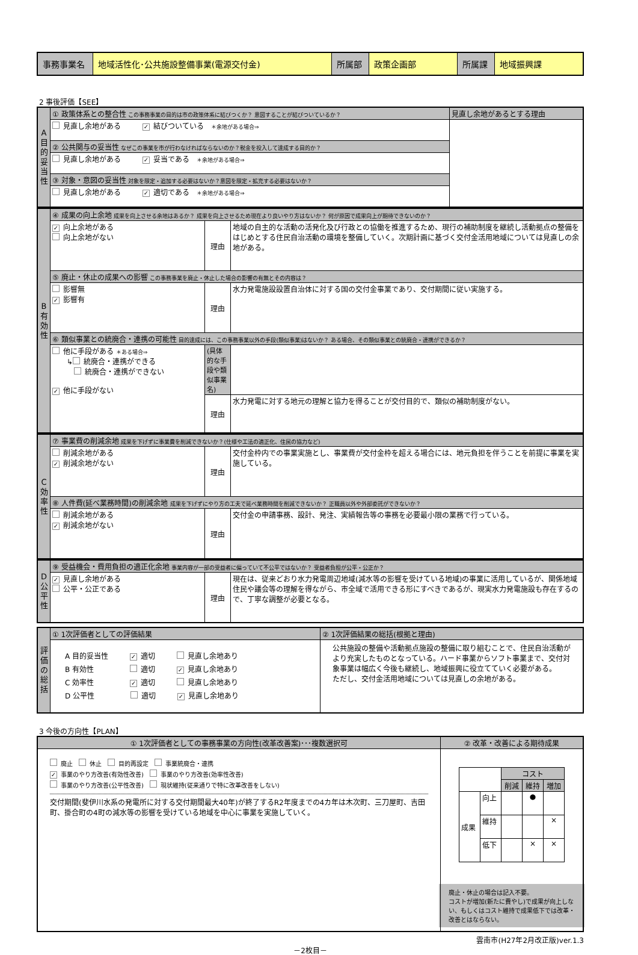| 事務事業名 | 地域活性化･公共施設整備事業(電源交付金) | 所属部 | 政策企画部 | 所属課 | 地域振興課 |
2 事後評価【SEE】
| A目的妥当性 | ① 政策体系との整合性 この事務事業の目的は市の政策体系に結びつくか？ 意図することが結びついているか？ | 見直し余地があるとする理由 |
| | 見直し余地がある ✓ 結びついている ＊余地がある場合⇒ | |
| | ② 公共関与の妥当性 なぜこの事業を市が行わなければならないのか？税金を投入して達成する目的か？ | |
| | 見直し余地がある ✓ 妥当である ＊余地がある場合⇒ | |
| | ③ 対象・意図の妥当性 対象を限定・追加する必要はないか？意図を限定・拡充する必要はないか？ | |
| | 見直し余地がある ✓ 適切である ＊余地がある場合⇒ | |
| B有効性 | ④ 成果の向上余地 成果を向上させる余地はあるか？ 成果を向上させるため現在より良いやり方はないか？ 何が原因で成果向上が期待できないのか？ | | |
| | ✓ 向上余地がある 向上余地がない | 理由 | 地域の自主的な活動の活発化及び行政との協働を推進するため、現行の補助制度を継続し活動拠点の整備をはじめとする住民自治活動の環境を整備していく。次期計画に基づく交付金活用地域については見直しの余地がある。 |
| | ⑤ 廃止・休止の成果への影響 この事務事業を廃止・休止した場合の影響の有無とその内容は？ | | |
| | 影響無 ✓ 影響有 | 理由 | 水力発電施設設置自治体に対する国の交付金事業であり、交付期間に従い実施する。 |
| | ⑥ 類似事業との統廃合・連携の可能性 目的達成には、この事務事業以外の手段(類似事業)はないか？ ある場合、その類似事業との統廃合・連携ができるか？ | | |
| | 他に手段がある ＊ある場合⇒ ↳ 統廃合・連携ができる 統廃合・連携ができない ✓ 他に手段がない | (具体的な手段や類似事業名) | |
| | | 理由 | 水力発電に対する地元の理解と協力を得ることが交付目的で、類似の補助制度がない。 |
| C効率性 | ⑦ 事業費の削減余地 成果を下げずに事業費を削減できないか？(仕様や工法の適正化、住民の協力など) | | |
| | 削減余地がある ✓ 削減余地がない | 理由 | 交付金枠内での事業実施とし、事業費が交付金枠を超える場合には、地元負担を伴うことを前提に事業を実施している。 |
| | ⑧ 人件費(延べ業務時間)の削減余地 成果を下げずにやり方の工夫で延べ業務時間を削減できないか？ 正職員以外や外部委託ができないか？ | | |
| | 削減余地がある ✓ 削減余地がない | 理由 | 交付金の申請事務、設計、発注、実績報告等の事務を必要最小限の業務で行っている。 |
| D公平性 | ⑨ 受益機会・費用負担の適正化余地 事業内容が一部の受益者に偏っていて不公平ではないか？ 受益者負担が公平・公正か？ | | |
| | ✓ 見直し余地がある 公平・公正である | 理由 | 現在は、従来どおり水力発電周辺地域(減水等の影響を受けている地域)の事業に活用しているが、関係地域住民や議会等の理解を得ながら、市全域で活用できる形にすべきであるが、現実水力発電施設も存在するので、丁寧な調整が必要となる。 |
| 評価の総括 | ① 1次評価者としての評価結果 | ② 1次評価結果の総括(根拠と理由) |
| | A 目的妥当性 ✓ 適切 見直し余地あり B 有効性 適切 ✓ 見直し余地あり C 効率性 ✓ 適切 見直し余地あり D 公平性 適切 ✓ 見直し余地あり | 公共施設の整備や活動拠点施設の整備に取り組むことで、住民自治活動がより充実したものとなっている。ハード事業からソフト事業まで、交付対象事業は幅広く今後も継続し、地域振興に役立てていく必要がある。 ただし、交付金活用地域については見直しの余地がある。 |
3 今後の方向性【PLAN】
| ① 1次評価者としての事務事業の方向性(改革改善案)･･･複数選択可 | ② 改革・改善による期待成果 |
| 廃止 休止 目的再設定 事業統廃合・連携 ✓ 事業のやり方改善(有効性改善) 事業のやり方改善(効率性改善) 事業のやり方改善(公平性改善) 現状維持(従来通りで特に改革改善をしない) 交付期間(斐伊川水系の発電所に対する交付期間最大40年)が終了するR2年度までの4カ年は木次町、三刀屋町、吉田町、掛合町の4町の減水等の影響を受けている地域を中心に事業を実施していく。 | / / / コスト / / / / / / 削減 / 維持 / 増加 / / 成果 / 向上 / / ● / / / / 維持 / / / × / / / 低下 / / × / × / 廃止・休止の場合は記入不要。 コストが増加(新たに費やし)で成果が向上しない、もしくはコスト維持で成果低下では改革・改善とはならない。 |
雲南市(H27年2月改正版)ver.1.3
－2枚目－